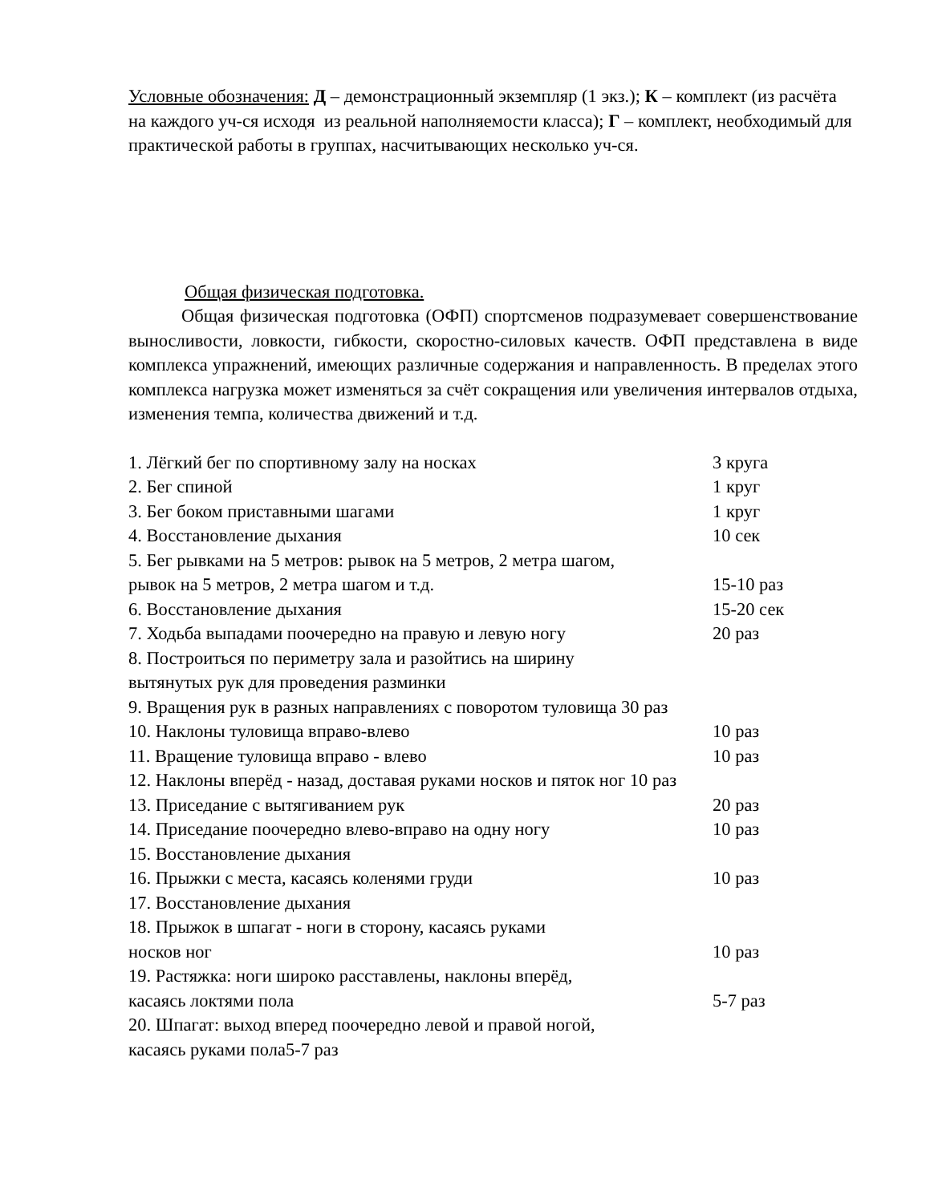Условные обозначения: Д – демонстрационный экземпляр (1 экз.); К – комплект (из расчёта на каждого уч-ся исходя из реальной наполняемости класса); Г – комплект, необходимый для практической работы в группах, насчитывающих несколько уч-ся.
Общая физическая подготовка.
Общая физическая подготовка (ОФП) спортсменов подразумевает совершенствование выносливости, ловкости, гибкости, скоростно-силовых качеств. ОФП представлена в виде комплекса упражнений, имеющих различные содержания и направленность. В пределах этого комплекса нагрузка может изменяться за счёт сокращения или увеличения интервалов отдыха, изменения темпа, количества движений и т.д.
1. Лёгкий бег по спортивному залу на носках 3 круга
2. Бег спиной 1 круг
3. Бег боком приставными шагами 1 круг
4. Восстановление дыхания 10 сек
5. Бег рывками на 5 метров: рывок на 5 метров, 2 метра шагом,
рывок на 5 метров, 2 метра шагом и т.д. 15-10 раз
6. Восстановление дыхания 15-20 сек
7. Ходьба выпадами поочередно на правую и левую ногу 20 раз
8. Построиться по периметру зала и разойтись на ширину
вытянутых рук для проведения разминки
9. Вращения рук в разных направлениях с поворотом туловища 30 раз
10. Наклоны туловища вправо-влево 10 раз
11. Вращение туловища вправо - влево 10 раз
12. Наклоны вперёд - назад, доставая руками носков и пяток ног 10 раз
13. Приседание с вытягиванием рук 20 раз
14. Приседание поочередно влево-вправо на одну ногу 10 раз
15. Восстановление дыхания
16. Прыжки с места, касаясь коленями груди 10 раз
17. Восстановление дыхания
18. Прыжок в шпагат - ноги в сторону, касаясь руками
носков ног 10 раз
19. Растяжка: ноги широко расставлены, наклоны вперёд,
касаясь локтями пола 5-7 раз
20. Шпагат: выход вперед поочередно левой и правой ногой,
касаясь руками пола5-7 раз